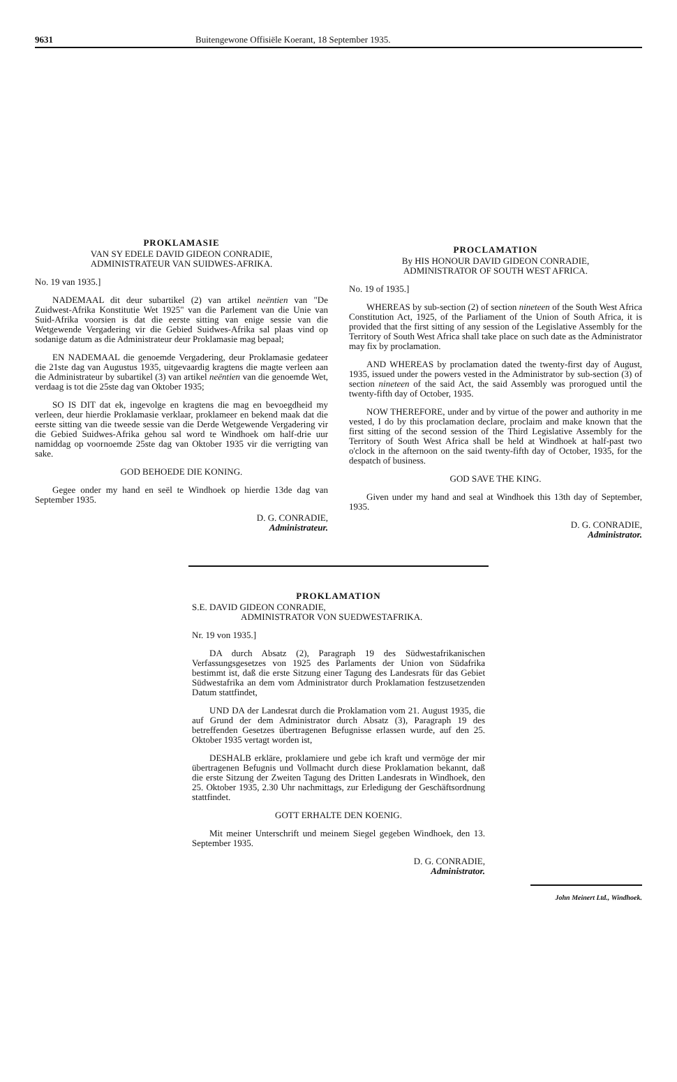9631 Buitengewone Offisiële Koerant, 18 September 1935.
PROKLAMASIE
VAN SY EDELE DAVID GIDEON CONRADIE,
ADMINISTRATEUR VAN SUIDWES-AFRIKA.
No. 19 van 1935.]
NADEMAAL dit deur subartikel (2) van artikel neëntien van "De Zuidwest-Afrika Konstitutie Wet 1925" van die Parlement van die Unie van Suid-Afrika voorsien is dat die eerste sitting van enige sessie van die Wetgewende Vergadering vir die Gebied Suidwes-Afrika sal plaas vind op sodanige datum as die Administrateur deur Proklamasie mag bepaal;
EN NADEMAAL die genoemde Vergadering, deur Proklamasie gedateer die 21ste dag van Augustus 1935, uitgevaardig kragtens die magte verleen aan die Administrateur by subartikel (3) van artikel neëntien van die genoemde Wet, verdaag is tot die 25ste dag van Oktober 1935;
SO IS DIT dat ek, ingevolge en kragtens die mag en bevoegdheid my verleen, deur hierdie Proklamasie verklaar, proklameer en bekend maak dat die eerste sitting van die tweede sessie van die Derde Wetgewende Vergadering vir die Gebied Suidwes-Afrika gehou sal word te Windhoek om half-drie uur namiddag op voornoemde 25ste dag van Oktober 1935 vir die verrigting van sake.
GOD BEHOEDE DIE KONING.
Gegee onder my hand en seël te Windhoek op hierdie 13de dag van September 1935.
D. G. CONRADIE,
Administrateur.
PROCLAMATION
By HIS HONOUR DAVID GIDEON CONRADIE,
ADMINISTRATOR OF SOUTH WEST AFRICA.
No. 19 of 1935.]
WHEREAS by sub-section (2) of section nineteen of the South West Africa Constitution Act, 1925, of the Parliament of the Union of South Africa, it is provided that the first sitting of any session of the Legislative Assembly for the Territory of South West Africa shall take place on such date as the Administrator may fix by proclamation.
AND WHEREAS by proclamation dated the twenty-first day of August, 1935, issued under the powers vested in the Administrator by sub-section (3) of section nineteen of the said Act, the said Assembly was prorogued until the twenty-fifth day of October, 1935.
NOW THEREFORE, under and by virtue of the power and authority in me vested, I do by this proclamation declare, proclaim and make known that the first sitting of the second session of the Third Legislative Assembly for the Territory of South West Africa shall be held at Windhoek at half-past two o'clock in the afternoon on the said twenty-fifth day of October, 1935, for the despatch of business.
GOD SAVE THE KING.
Given under my hand and seal at Windhoek this 13th day of September, 1935.
D. G. CONRADIE,
Administrator.
PROKLAMATION
S.E. DAVID GIDEON CONRADIE,
ADMINISTRATOR VON SUEDWESTAFRIKA.
Nr. 19 von 1935.]
DA durch Absatz (2), Paragraph 19 des Südwestafrikanischen Verfassungsgesetzes von 1925 des Parlaments der Union von Südafrika bestimmt ist, daß die erste Sitzung einer Tagung des Landesrats für das Gebiet Südwestafrika an dem vom Administrator durch Proklamation festzusetzenden Datum stattfindet,
UND DA der Landesrat durch die Proklamation vom 21. August 1935, die auf Grund der dem Administrator durch Absatz (3), Paragraph 19 des betreffenden Gesetzes übertragenen Befugnisse erlassen wurde, auf den 25. Oktober 1935 vertagt worden ist,
DESHALB erkläre, proklamiere und gebe ich kraft und vermöge der mir übertragenen Befugnis und Vollmacht durch diese Proklamation bekannt, daß die erste Sitzung der Zweiten Tagung des Dritten Landesrats in Windhoek, den 25. Oktober 1935, 2.30 Uhr nachmittags, zur Erledigung der Geschäftsordnung stattfindet.
GOTT ERHALTE DEN KOENIG.
Mit meiner Unterschrift und meinem Siegel gegeben Windhoek, den 13. September 1935.
D. G. CONRADIE,
Administrator.
John Meinert Ltd., Windhoek.